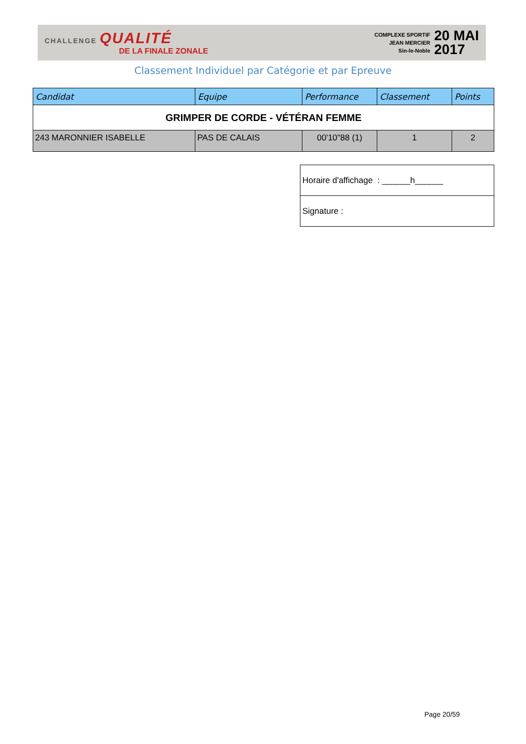CHALLENGE QUALITÉ
DE LA FINALE ZONALE
COMPLEXE SPORTIF
JEAN MERCIER
Sin-le-Noble
20 MAI
2017
Classement Individuel par Catégorie et par Epreuve
| Candidat | Equipe | Performance | Classement | Points |
| --- | --- | --- | --- | --- |
| GRIMPER DE CORDE - VÉTÉRAN FEMME | | | | |
| 243 MARONNIER ISABELLE | PAS DE CALAIS | 00'10"88 (1) | 1 | 2 |
| Horaire d'affichage : ______h______ |
| Signature : |
Page 20/59